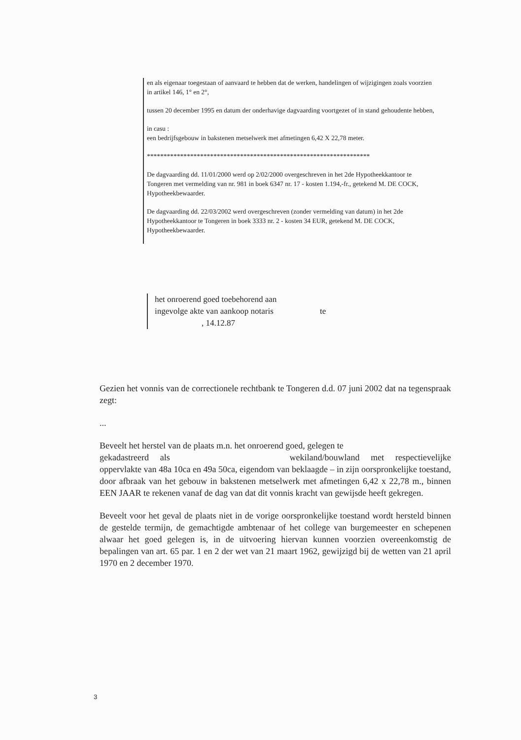en als eigenaar toegestaan of aanvaard te hebben dat de werken, handelingen of wijzigingen zoals voorzien in artikel 146, 1° en 2°,
tussen 20 december 1995 en datum der onderhavige dagvaarding voortgezet of in stand gehoudente hebben,
in casu :
een bedrijfsgebouw in bakstenen metselwerk met afmetingen 6,42 X 22,78 meter.
*******************************************************************
De dagvaarding dd. 11/01/2000 werd op 2/02/2000 overgeschreven in het 2de Hypotheekkantoor te Tongeren met vermelding van nr. 981 in boek 6347 nr. 17 - kosten 1.194,-fr., getekend M. DE COCK, Hypotheekbewaarder.
De dagvaarding dd. 22/03/2002 werd overgeschreven (zonder vermelding van datum) in het 2de Hypotheekkantoor te Tongeren in boek 3333 nr. 2 - kosten 34 EUR, getekend M. DE COCK, Hypotheekbewaarder.
het onroerend goed toebehorend aan
ingevolge akte van aankoop notaris te
, 14.12.87
Gezien het vonnis van de correctionele rechtbank te Tongeren d.d. 07 juni 2002 dat na tegenspraak zegt:
...
Beveelt het herstel van de plaats m.n. het onroerend goed, gelegen te gekadastreerd als wekiland/bouwland met respectievelijke oppervlakte van 48a 10ca en 49a 50ca, eigendom van beklaagde – in zijn oorspronkelijke toestand, door afbraak van het gebouw in bakstenen metselwerk met afmetingen 6,42 x 22,78 m., binnen EEN JAAR te rekenen vanaf de dag van dat dit vonnis kracht van gewijsde heeft gekregen.
Beveelt voor het geval de plaats niet in de vorige oorspronkelijke toestand wordt hersteld binnen de gestelde termijn, de gemachtigde ambtenaar of het college van burgemeester en schepenen alwaar het goed gelegen is, in de uitvoering hiervan kunnen voorzien overeenkomstig de bepalingen van art. 65 par. 1 en 2 der wet van 21 maart 1962, gewijzigd bij de wetten van 21 april 1970 en 2 december 1970.
3